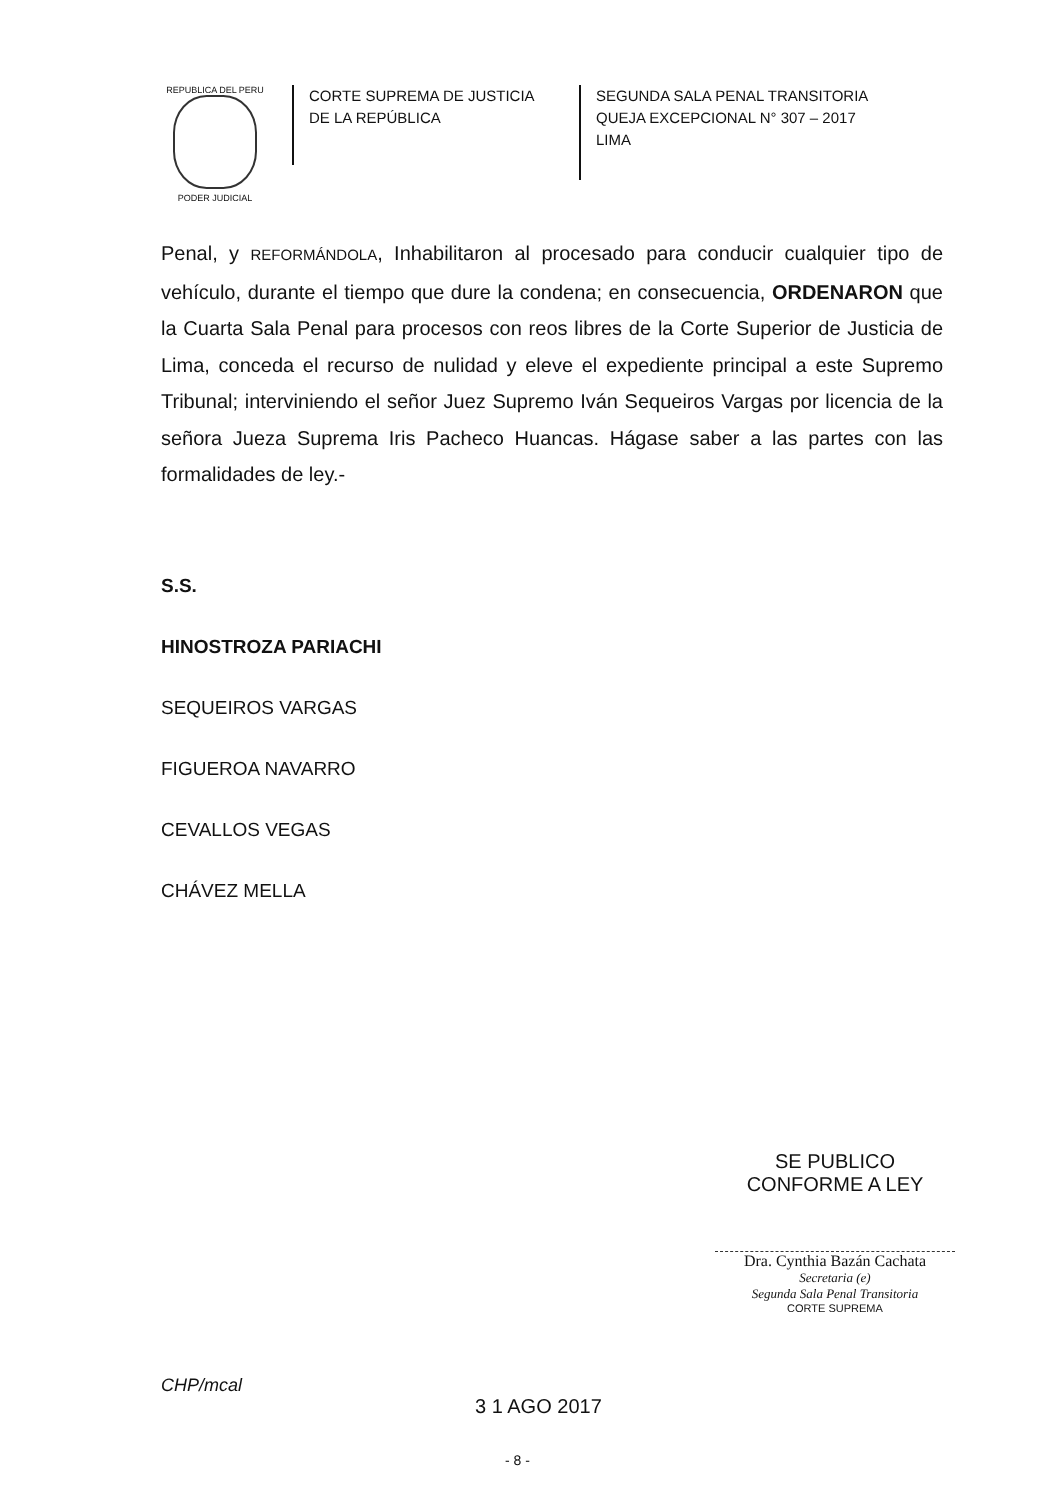REPUBLICA DEL PERU
PODER JUDICIAL
CORTE SUPREMA DE JUSTICIA
DE LA REPÚBLICA
SEGUNDA SALA PENAL TRANSITORIA
QUEJA EXCEPCIONAL N° 307 – 2017
LIMA
Penal, y REFORMÁNDOLA, Inhabilitaron al procesado para conducir cualquier tipo de vehículo, durante el tiempo que dure la condena; en consecuencia, ORDENARON que la Cuarta Sala Penal para procesos con reos libres de la Corte Superior de Justicia de Lima, conceda el recurso de nulidad y eleve el expediente principal a este Supremo Tribunal; interviniendo el señor Juez Supremo Iván Sequeiros Vargas por licencia de la señora Jueza Suprema Iris Pacheco Huancas. Hágase saber a las partes con las formalidades de ley.-
S.S.
HINOSTROZA PARIACHI
SEQUEIROS VARGAS
FIGUEROA NAVARRO
CEVALLOS VEGAS
CHÁVEZ MELLA
SE PUBLICO CONFORME A LEY
Dra. Cynthia Bazán Cachata
Secretaria (e)
Segunda Sala Penal Transitoria
CORTE SUPREMA
CHP/mcal
3 1 AGO 2017
- 8 -